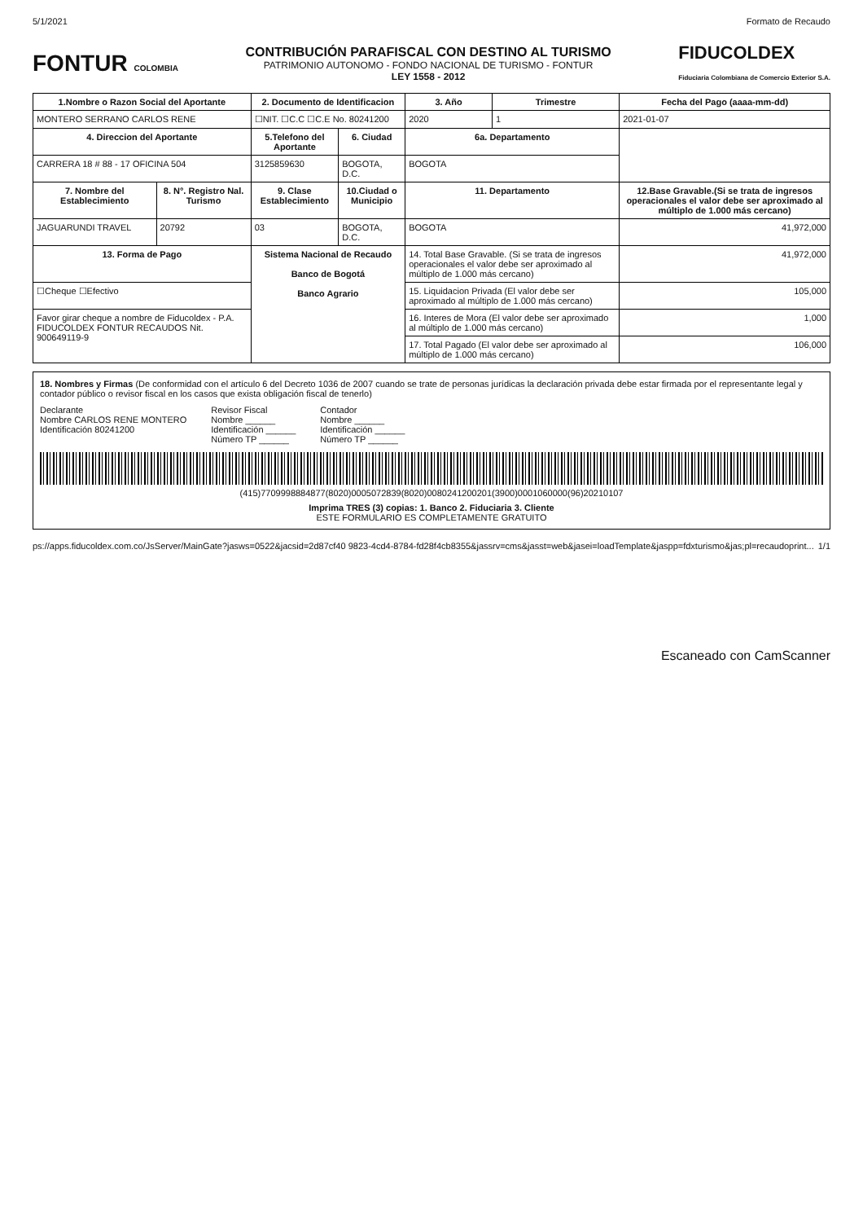5/1/2021 Formato de Recaudo
FONTUR COLOMBIA
CONTRIBUCIÓN PARAFISCAL CON DESTINO AL TURISMO
PATRIMONIO AUTONOMO - FONDO NACIONAL DE TURISMO - FONTUR
LEY 1558 - 2012
FIDUCOLDEX
Fiduciaria Colombiana de Comercio Exterior S.A.
| 1.Nombre o Razon Social del Aportante | | 2. Documento de Identificacion | | 3. Año | Trimestre | Fecha del Pago (aaaa-mm-dd) |
| --- | --- | --- | --- | --- | --- | --- |
| MONTERO SERRANO CARLOS RENE | | ☐NIT. ☐C.C ☐C.E No. 80241200 | | 2020 | 1 | 2021-01-07 |
| 4. Direccion del Aportante | | 5.Telefono del Aportante | 6. Ciudad | 6a. Departamento | | |
| CARRERA 18 # 88 - 17 OFICINA 504 | | 3125859630 | BOGOTA, D.C. | BOGOTA | | |
| 7. Nombre del Establecimiento | 8. N°. Registro Nal. Turismo | 9. Clase Establecimiento | 10.Ciudad o Municipio | 11. Departamento | | 12.Base Gravable.(Si se trata de ingresos operacionales el valor debe ser aproximado al múltiplo de 1.000 más cercano) |
| JAGUARUNDI TRAVEL | 20792 | 03 | BOGOTA, D.C. | BOGOTA | | 41,972,000 |
| 13. Forma de Pago | | Sistema Nacional de Recaudo Banco de Bogotá Banco Agrario | | 14. Total Base Gravable. (Si se trata de ingresos operacionales el valor debe ser aproximado al múltiplo de 1.000 más cercano) | | 41,972,000 |
| ☐Cheque ☐Efectivo | | | | 15. Liquidacion Privada (El valor debe ser aproximado al múltiplo de 1.000 más cercano) | | 105,000 |
| Favor girar cheque a nombre de Fiducoldex - P.A. FIDUCOLDEX FONTUR RECAUDOS Nit. 900649119-9 | | | | 16. Interes de Mora (El valor debe ser aproximado al múltiplo de 1.000 más cercano) | | 1,000 |
| | | | | 17. Total Pagado (El valor debe ser aproximado al múltiplo de 1.000 más cercano) | | 106,000 |
18. Nombres y Firmas (De conformidad con el artículo 6 del Decreto 1036 de 2007 cuando se trate de personas jurídicas la declaración privada debe estar firmada por el representante legal y contador público o revisor fiscal en los casos que exista obligación fiscal de tenerlo)
Declarante
Nombre CARLOS RENE MONTERO
Identificación 80241200
Revisor Fiscal
Nombre ______
Identificación ______
Número TP ______
Contador
Nombre ______
Identificación ______
Número TP ______
(415)7709998884877(8020)0005072839(8020)0080241200201(3900)0001060000(96)20210107
Imprima TRES (3) copias: 1. Banco 2. Fiduciaria 3. Cliente
ESTE FORMULARIO ES COMPLETAMENTE GRATUITO
ps://apps.fiducoldex.com.co/JsServer/MainGate?jasws=0522&jacsid=2d87cf40 9823-4cd4-8784-fd28f4cb8355&jassrv=cms&jasst=web&jasei=loadTemplate&jaspp=fdxturismo&jas;pl=recaudoprint... 1/1
Escaneado con CamScanner